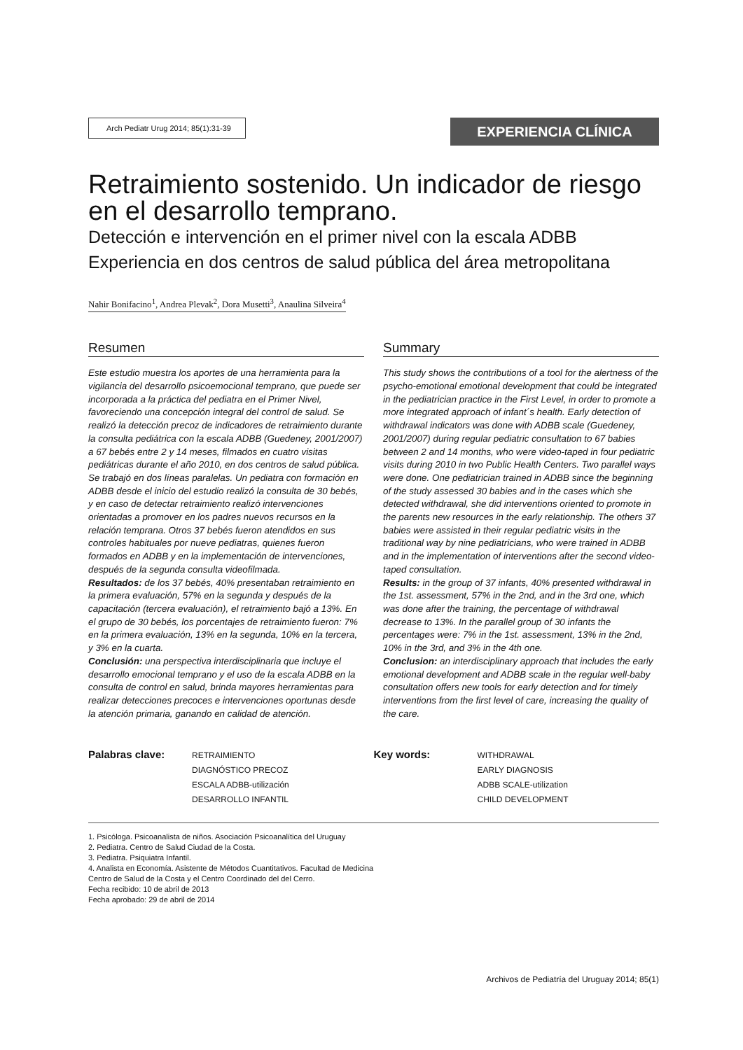Arch Pediatr Urug 2014; 85(1):31-39
EXPERIENCIA CLÍNICA
Retraimiento sostenido. Un indicador de riesgo en el desarrollo temprano.
Detección e intervención en el primer nivel con la escala ADBB
Experiencia en dos centros de salud pública del área metropolitana
Nahir Bonifacino<sup>1</sup>, Andrea Plevak<sup>2</sup>, Dora Musetti<sup>3</sup>, Anaulina Silveira<sup>4</sup>
Resumen
Este estudio muestra los aportes de una herramienta para la vigilancia del desarrollo psicoemocional temprano, que puede ser incorporada a la práctica del pediatra en el Primer Nivel, favoreciendo una concepción integral del control de salud. Se realizó la detección precoz de indicadores de retraimiento durante la consulta pediátrica con la escala ADBB (Guedeney, 2001/2007) a 67 bebés entre 2 y 14 meses, filmados en cuatro visitas pediátricas durante el año 2010, en dos centros de salud pública. Se trabajó en dos líneas paralelas. Un pediatra con formación en ADBB desde el inicio del estudio realizó la consulta de 30 bebés, y en caso de detectar retraimiento realizó intervenciones orientadas a promover en los padres nuevos recursos en la relación temprana. Otros 37 bebés fueron atendidos en sus controles habituales por nueve pediatras, quienes fueron formados en ADBB y en la implementación de intervenciones, después de la segunda consulta videofilmada.
Resultados: de los 37 bebés, 40% presentaban retraimiento en la primera evaluación, 57% en la segunda y después de la capacitación (tercera evaluación), el retraimiento bajó a 13%. En el grupo de 30 bebés, los porcentajes de retraimiento fueron: 7% en la primera evaluación, 13% en la segunda, 10% en la tercera, y 3% en la cuarta.
Conclusión: una perspectiva interdisciplinaria que incluye el desarrollo emocional temprano y el uso de la escala ADBB en la consulta de control en salud, brinda mayores herramientas para realizar detecciones precoces e intervenciones oportunas desde la atención primaria, ganando en calidad de atención.
Summary
This study shows the contributions of a tool for the alertness of the psycho-emotional emotional development that could be integrated in the pediatrician practice in the First Level, in order to promote a more integrated approach of infant´s health. Early detection of withdrawal indicators was done with ADBB scale (Guedeney, 2001/2007) during regular pediatric consultation to 67 babies between 2 and 14 months, who were video-taped in four pediatric visits during 2010 in two Public Health Centers. Two parallel ways were done. One pediatrician trained in ADBB since the beginning of the study assessed 30 babies and in the cases which she detected withdrawal, she did interventions oriented to promote in the parents new resources in the early relationship. The others 37 babies were assisted in their regular pediatric visits in the traditional way by nine pediatricians, who were trained in ADBB and in the implementation of interventions after the second video-taped consultation.
Results: in the group of 37 infants, 40% presented withdrawal in the 1st. assessment, 57% in the 2nd, and in the 3rd one, which was done after the training, the percentage of withdrawal decrease to 13%. In the parallel group of 30 infants the percentages were: 7% in the 1st. assessment, 13% in the 2nd, 10% in the 3rd, and 3% in the 4th one.
Conclusion: an interdisciplinary approach that includes the early emotional development and ADBB scale in the regular well-baby consultation offers new tools for early detection and for timely interventions from the first level of care, increasing the quality of the care.
Palabras clave: RETRAIMIENTO
DIAGNÓSTICO PRECOZ
ESCALA ADBB-utilización
DESARROLLO INFANTIL
Key words: WITHDRAWAL
EARLY DIAGNOSIS
ADBB SCALE-utilization
CHILD DEVELOPMENT
1. Psicóloga. Psicoanalista de niños. Asociación Psicoanalítica del Uruguay
2. Pediatra. Centro de Salud Ciudad de la Costa.
3. Pediatra. Psiquiatra Infantil.
4. Analista en Economía. Asistente de Métodos Cuantitativos. Facultad de Medicina
Centro de Salud de la Costa y el Centro Coordinado del del Cerro.
Fecha recibido: 10 de abril de 2013
Fecha aprobado: 29 de abril de 2014
Archivos de Pediatría del Uruguay 2014; 85(1)